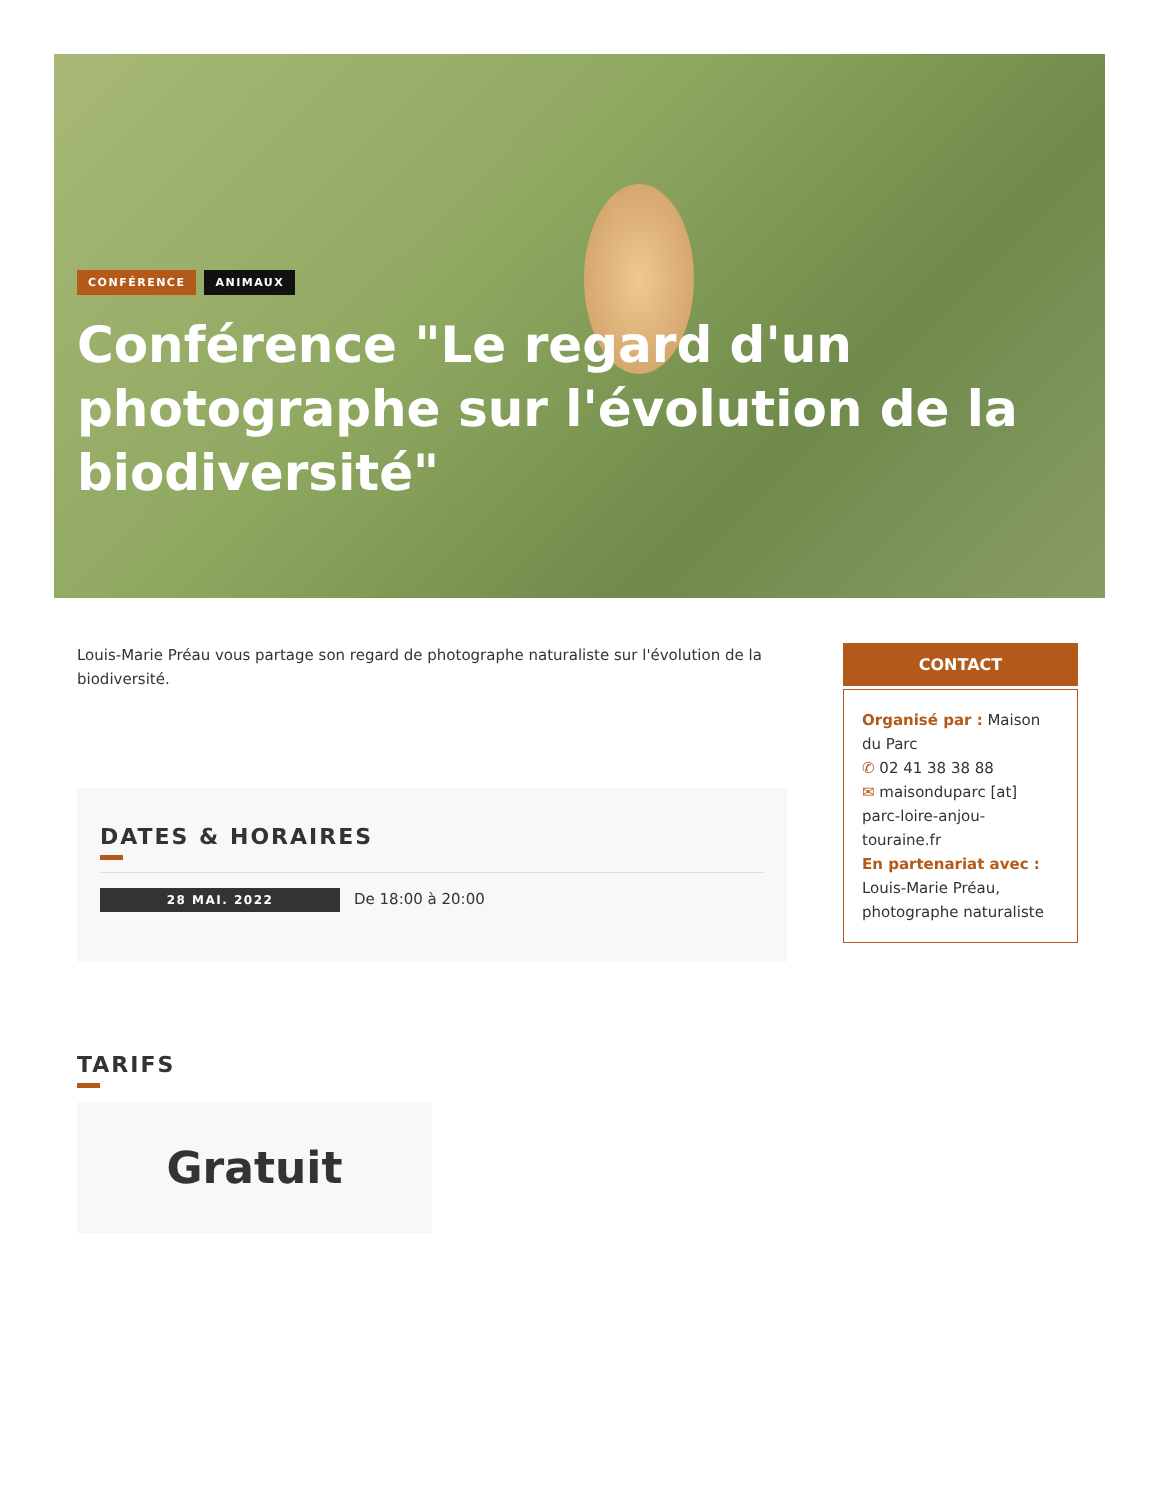CONFÉRENCE ANIMAUX
Conférence "Le regard d'un photographe sur l'évolution de la biodiversité"
Louis-Marie Préau vous partage son regard de photographe naturaliste sur l'évolution de la biodiversité.
DATES & HORAIRES
28 MAI. 2022 De 18:00 à 20:00
TARIFS
Gratuit
CONTACT
Organisé par : Maison du Parc
✆ 02 41 38 38 88
✉ maisonduparc [at] parc-loire-anjou-touraine.fr
En partenariat avec :
Louis-Marie Préau, photographe naturaliste